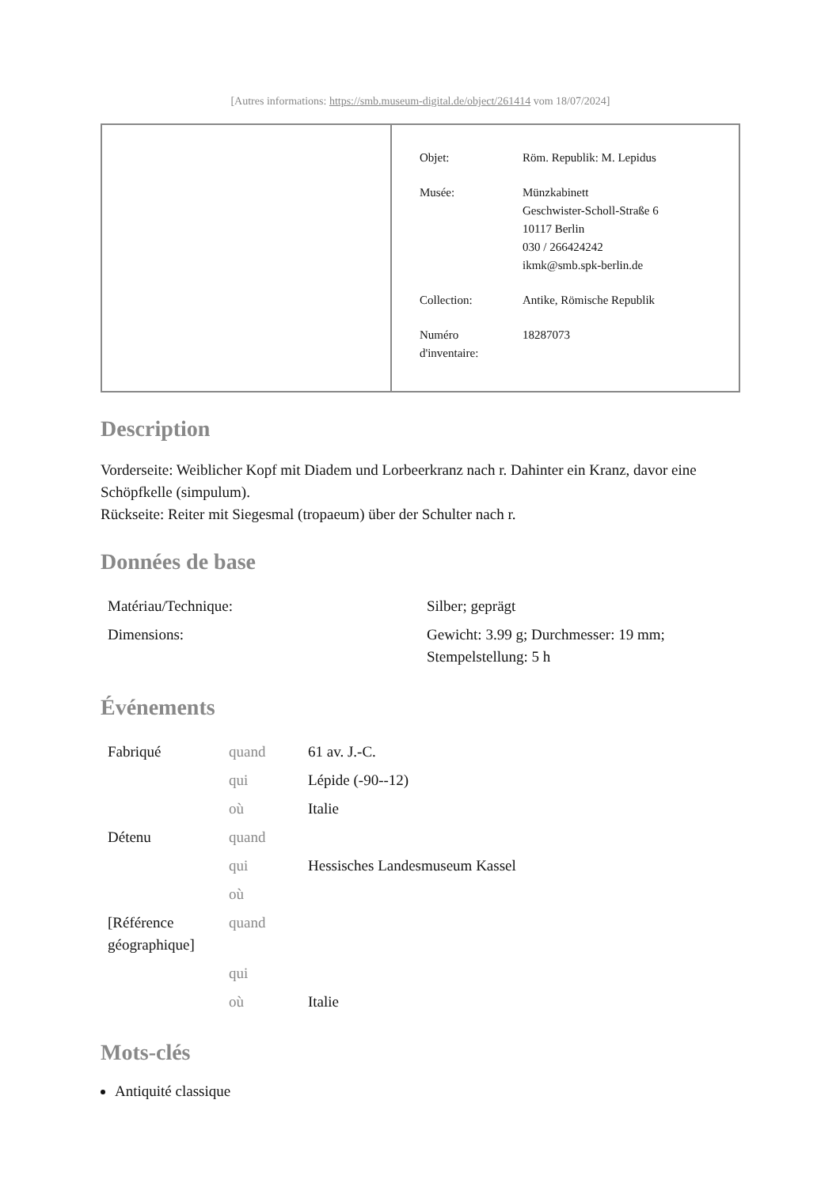[Autres informations: https://smb.museum-digital.de/object/261414 vom 18/07/2024]
| Objet: | Röm. Republik: M. Lepidus |
| Musée: | Münzkabinett Geschwister-Scholl-Straße 6 10117 Berlin 030 / 266424242 ikmk@smb.spk-berlin.de |
| Collection: | Antike, Römische Republik |
| Numéro d'inventaire: | 18287073 |
Description
Vorderseite: Weiblicher Kopf mit Diadem und Lorbeerkranz nach r. Dahinter ein Kranz, davor eine Schöpfkelle (simpulum).
Rückseite: Reiter mit Siegesmal (tropaeum) über der Schulter nach r.
Données de base
| Matériau/Technique: | Silber; geprägt |
| Dimensions: | Gewicht: 3.99 g; Durchmesser: 19 mm; Stempelstellung: 5 h |
Événements
| Fabriqué | quand | 61 av. J.-C. |
| | qui | Lépide (-90--12) |
| | où | Italie |
| Détenu | quand | |
| | qui | Hessisches Landesmuseum Kassel |
| | où | |
| [Référence géographique] | quand | |
| | qui | |
| | où | Italie |
Mots-clés
Antiquité classique